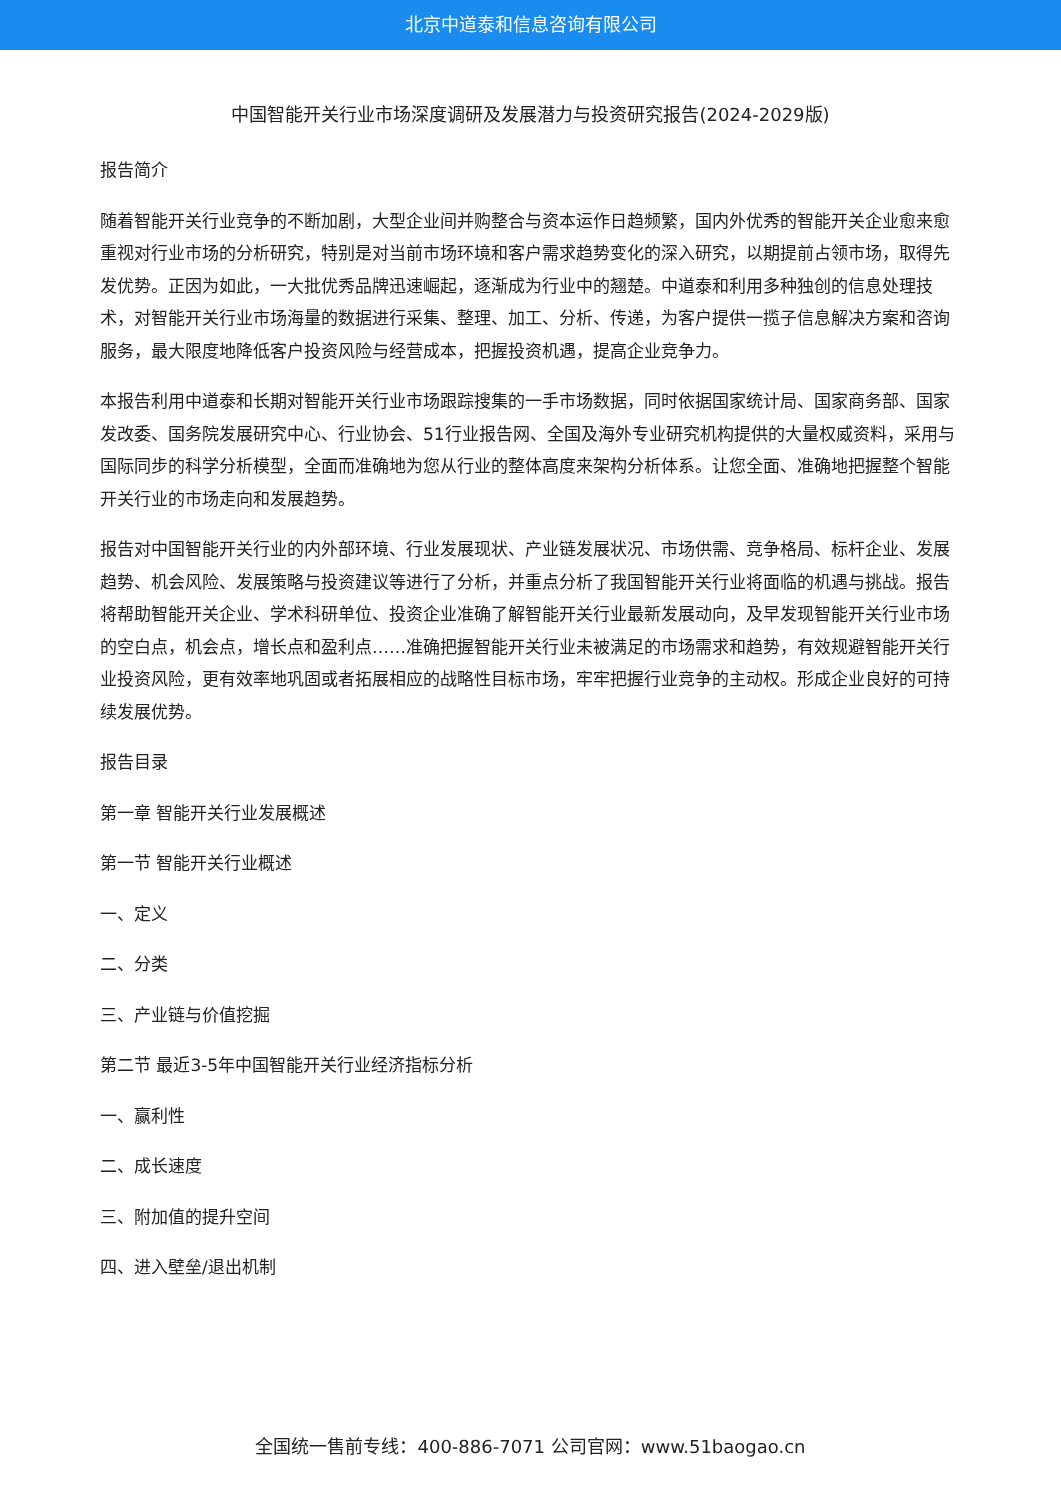北京中道泰和信息咨询有限公司
中国智能开关行业市场深度调研及发展潜力与投资研究报告(2024-2029版)
报告简介
随着智能开关行业竞争的不断加剧，大型企业间并购整合与资本运作日趋频繁，国内外优秀的智能开关企业愈来愈重视对行业市场的分析研究，特别是对当前市场环境和客户需求趋势变化的深入研究，以期提前占领市场，取得先发优势。正因为如此，一大批优秀品牌迅速崛起，逐渐成为行业中的翘楚。中道泰和利用多种独创的信息处理技术，对智能开关行业市场海量的数据进行采集、整理、加工、分析、传递，为客户提供一揽子信息解决方案和咨询服务，最大限度地降低客户投资风险与经营成本，把握投资机遇，提高企业竞争力。
本报告利用中道泰和长期对智能开关行业市场跟踪搜集的一手市场数据，同时依据国家统计局、国家商务部、国家发改委、国务院发展研究中心、行业协会、51行业报告网、全国及海外专业研究机构提供的大量权威资料，采用与国际同步的科学分析模型，全面而准确地为您从行业的整体高度来架构分析体系。让您全面、准确地把握整个智能开关行业的市场走向和发展趋势。
报告对中国智能开关行业的内外部环境、行业发展现状、产业链发展状况、市场供需、竞争格局、标杆企业、发展趋势、机会风险、发展策略与投资建议等进行了分析，并重点分析了我国智能开关行业将面临的机遇与挑战。报告将帮助智能开关企业、学术科研单位、投资企业准确了解智能开关行业最新发展动向，及早发现智能开关行业市场的空白点，机会点，增长点和盈利点……准确把握智能开关行业未被满足的市场需求和趋势，有效规避智能开关行业投资风险，更有效率地巩固或者拓展相应的战略性目标市场，牢牢把握行业竞争的主动权。形成企业良好的可持续发展优势。
报告目录
第一章 智能开关行业发展概述
第一节 智能开关行业概述
一、定义
二、分类
三、产业链与价值挖掘
第二节 最近3-5年中国智能开关行业经济指标分析
一、赢利性
二、成长速度
三、附加值的提升空间
四、进入壁垒/退出机制
全国统一售前专线：400-886-7071 公司官网：www.51baogao.cn